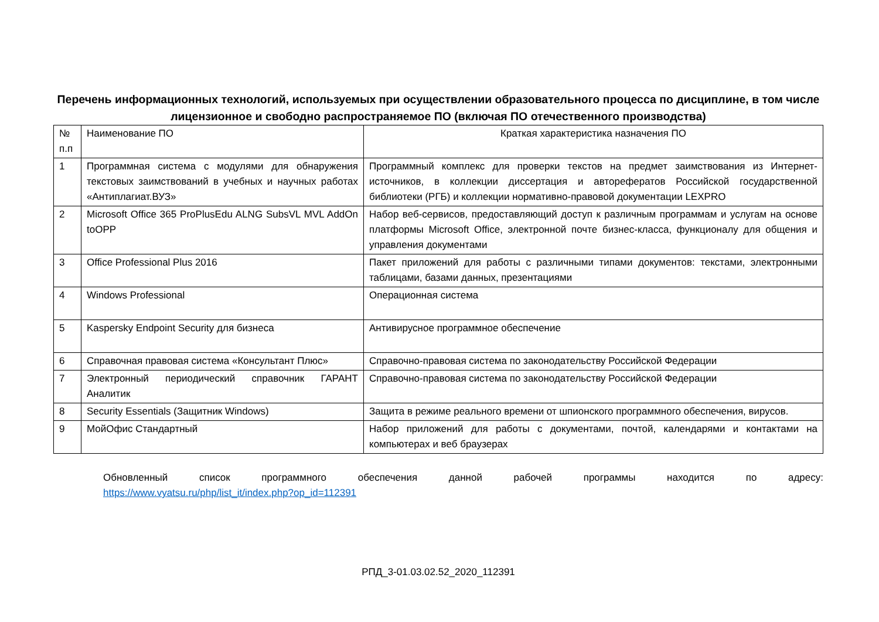Перечень информационных технологий, используемых при осуществлении образовательного процесса по дисциплине, в том числе лицензионное и свободно распространяемое ПО (включая ПО отечественного производства)
| № п.п | Наименование ПО | Краткая характеристика назначения ПО |
| 1 | Программная система с модулями для обнаружения текстовых заимствований в учебных и научных работах «Антиплагиат.ВУЗ» | Программный комплекс для проверки текстов на предмет заимствования из Интернет-источников, в коллекции диссертация и авторефератов Российской государственной библиотеки (РГБ) и коллекции нормативно-правовой документации LEXPRO |
| 2 | Microsoft Office 365 ProPlusEdu ALNG SubsVL MVL AddOn toOPP | Набор веб-сервисов, предоставляющий доступ к различным программам и услугам на основе платформы Microsoft Office, электронной почте бизнес-класса, функционалу для общения и управления документами |
| 3 | Office Professional Plus 2016 | Пакет приложений для работы с различными типами документов: текстами, электронными таблицами, базами данных, презентациями |
| 4 | Windows Professional | Операционная система |
| 5 | Kaspersky Endpoint Security для бизнеса | Антивирусное программное обеспечение |
| 6 | Справочная правовая система «Консультант Плюс» | Справочно-правовая система по законодательству Российской Федерации |
| 7 | Электронный периодический справочник ГАРАНТ Аналитик | Справочно-правовая система по законодательству Российской Федерации |
| 8 | Security Essentials (Защитник Windows) | Защита в режиме реального времени от шпионского программного обеспечения, вирусов. |
| 9 | МойОфис Стандартный | Набор приложений для работы с документами, почтой, календарями и контактами на компьютерах и веб браузерах |
Обновленный список программного обеспечения данной рабочей программы находится по адресу:
https://www.vyatsu.ru/php/list_it/index.php?op_id=112391
РПД_3-01.03.02.52_2020_112391